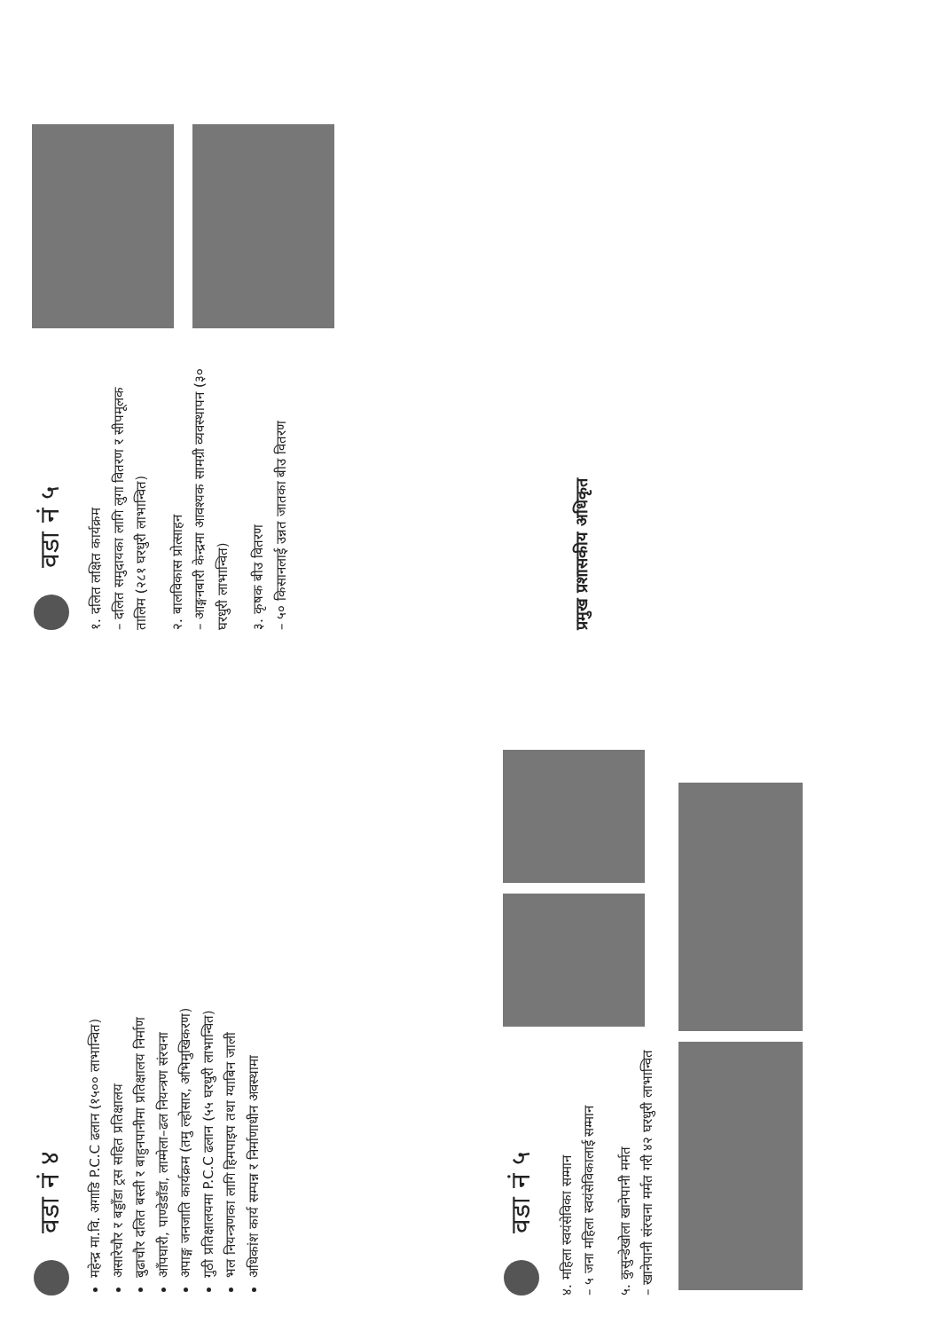वडा नं ४
महेन्द्र मा.वि. अगाडि P.C.C ढलान (१५०० लाभान्वित)
असारेचौर र बड्डाँडा ट्रस सहित प्रतिक्षालय
बुढाचौर दलित बस्ती र बाहुनपानीमा प्रतिक्षालय निर्माण
आँपघारी, पाण्डेडाँडा, लाम्मेला–ढल नियन्त्रण संरचना
अपाङ्ग जनजाति कार्यक्रम (तमु ल्होसार, अभिमुखिकरण)
गुठी प्रतिक्षालयमा P.C.C ढलान (५५ घरधुरी लाभान्वित)
भल नियन्त्रणका लागि हिमपाइप तथा ग्याबिन जाली
अधिकांश कार्य सम्पन्न र निर्माणाधीन अवस्थामा
वडा नं ५
१. दलित लक्षित कार्यक्रम
– दलित समुदायका लागि लुगा वितरण र सीपमूलक तालिम (२८१ घरधुरी लाभान्वित)
२. बालविकास प्रोत्साहन
– आङ्गनबारी केन्द्रमा आवश्यक सामग्री व्यवस्थापन (३० घरधुरी लाभान्वित)
३. कृषक बीउ वितरण
– ५० किसानलाई उन्नत जातका बीउ वितरण
वडा नं ५
४. महिला स्वयंसेविका सम्मान
– ५ जना महिला स्वयंसेविकालाई सम्मान
५. कुसुन्डेखोला खानेपानी मर्मत
– खानेपानी संरचना मर्मत गरी ४२ घरधुरी लाभान्वित
प्रमुख प्रशासकीय अधिकृत